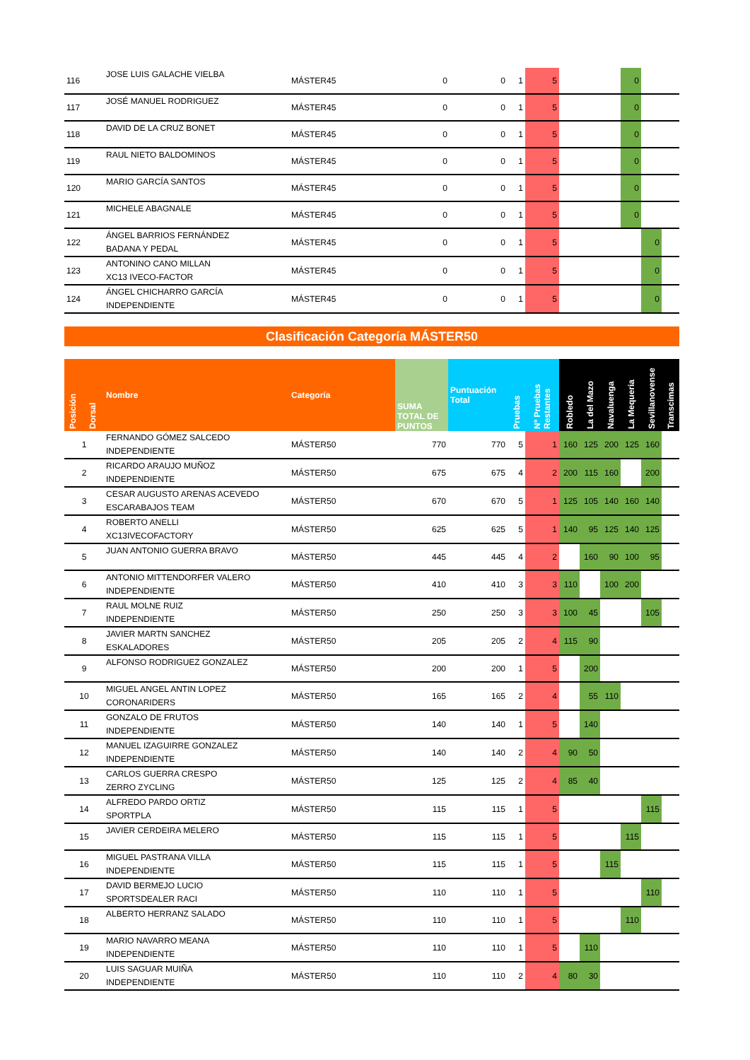| 116 | JOSE LUIS GALACHE VIELBA | MÁSTER45 | 0 | 0 | 1 | 5 | | | | 0 | | |
| 117 | JOSÉ MANUEL RODRIGUEZ | MÁSTER45 | 0 | 0 | 1 | 5 | | | | 0 | | |
| 118 | DAVID DE LA CRUZ BONET | MÁSTER45 | 0 | 0 | 1 | 5 | | | | 0 | | |
| 119 | RAUL NIETO BALDOMINOS | MÁSTER45 | 0 | 0 | 1 | 5 | | | | 0 | | |
| 120 | MARIO GARCÍA SANTOS | MÁSTER45 | 0 | 0 | 1 | 5 | | | | 0 | | |
| 121 | MICHELE ABAGNALE | MÁSTER45 | 0 | 0 | 1 | 5 | | | | 0 | | |
| 122 | ÁNGEL BARRIOS FERNÁNDEZ BADANA Y PEDAL | MÁSTER45 | 0 | 0 | 1 | 5 | | | | | 0 | |
| 123 | ANTONINO CANO MILLAN XC13 IVECO-FACTOR | MÁSTER45 | 0 | 0 | 1 | 5 | | | | | 0 | |
| 124 | ÁNGEL CHICHARRO GARCÍA INDEPENDIENTE | MÁSTER45 | 0 | 0 | 1 | 5 | | | | | 0 | |
Clasificación Categoría MÁSTER50
| Posición | Dorsal | Nombre | Categoría | SUMA TOTAL DE PUNTOS | Puntuación Total | Pruebas | Nº Pruebas Restantes | Robledo | La del Mazo | Navaluenga | La Mequeria | Sevillanovense | Transcimas |
| --- | --- | --- | --- | --- | --- | --- | --- | --- | --- | --- | --- | --- | --- |
| 1 | | FERNANDO GÓMEZ SALCEDO INDEPENDIENTE | MÁSTER50 | 770 | 770 | 5 | 1 | 160 | 125 | 200 | 125 | 160 | |
| 2 | | RICARDO ARAUJO MUÑOZ INDEPENDIENTE | MÁSTER50 | 675 | 675 | 4 | 2 | 200 | 115 | 160 | | 200 | |
| 3 | | CESAR AUGUSTO ARENAS ACEVEDO ESCARABAJOS TEAM | MÁSTER50 | 670 | 670 | 5 | 1 | 125 | 105 | 140 | 160 | 140 | |
| 4 | | ROBERTO ANELLI XC13IVECOFACTORY | MÁSTER50 | 625 | 625 | 5 | 1 | 140 | 95 | 125 | 140 | 125 | |
| 5 | | JUAN ANTONIO GUERRA BRAVO | MÁSTER50 | 445 | 445 | 4 | 2 | | 160 | 90 | 100 | 95 | |
| 6 | | ANTONIO MITTENDORFER VALERO INDEPENDIENTE | MÁSTER50 | 410 | 410 | 3 | 3 | 110 | | 100 | 200 | | |
| 7 | | RAUL MOLNE RUIZ INDEPENDIENTE | MÁSTER50 | 250 | 250 | 3 | 3 | 100 | 45 | | | 105 | |
| 8 | | JAVIER MARTN SANCHEZ ESKALADORES | MÁSTER50 | 205 | 205 | 2 | 4 | 115 | 90 | | | | |
| 9 | | ALFONSO RODRIGUEZ GONZALEZ | MÁSTER50 | 200 | 200 | 1 | 5 | | 200 | | | | |
| 10 | | MIGUEL ANGEL ANTIN LOPEZ CORONARIDERS | MÁSTER50 | 165 | 165 | 2 | 4 | | 55 | 110 | | | |
| 11 | | GONZALO DE FRUTOS INDEPENDIENTE | MÁSTER50 | 140 | 140 | 1 | 5 | | 140 | | | | |
| 12 | | MANUEL IZAGUIRRE GONZALEZ INDEPENDIENTE | MÁSTER50 | 140 | 140 | 2 | 4 | 90 | 50 | | | | |
| 13 | | CARLOS GUERRA CRESPO ZERRO ZYCLING | MÁSTER50 | 125 | 125 | 2 | 4 | 85 | 40 | | | | |
| 14 | | ALFREDO PARDO ORTIZ SPORTPLA | MÁSTER50 | 115 | 115 | 1 | 5 | | | | | 115 | |
| 15 | | JAVIER CERDEIRA MELERO | MÁSTER50 | 115 | 115 | 1 | 5 | | | | 115 | | |
| 16 | | MIGUEL PASTRANA VILLA INDEPENDIENTE | MÁSTER50 | 115 | 115 | 1 | 5 | | | 115 | | | |
| 17 | | DAVID BERMEJO LUCIO SPORTSDEALER RACI | MÁSTER50 | 110 | 110 | 1 | 5 | | | | | 110 | |
| 18 | | ALBERTO HERRANZ SALADO | MÁSTER50 | 110 | 110 | 1 | 5 | | | | 110 | | |
| 19 | | MARIO NAVARRO MEANA INDEPENDIENTE | MÁSTER50 | 110 | 110 | 1 | 5 | | 110 | | | | |
| 20 | | LUIS SAGUAR MUIÑA INDEPENDIENTE | MÁSTER50 | 110 | 110 | 2 | 4 | 80 | 30 | | | | |